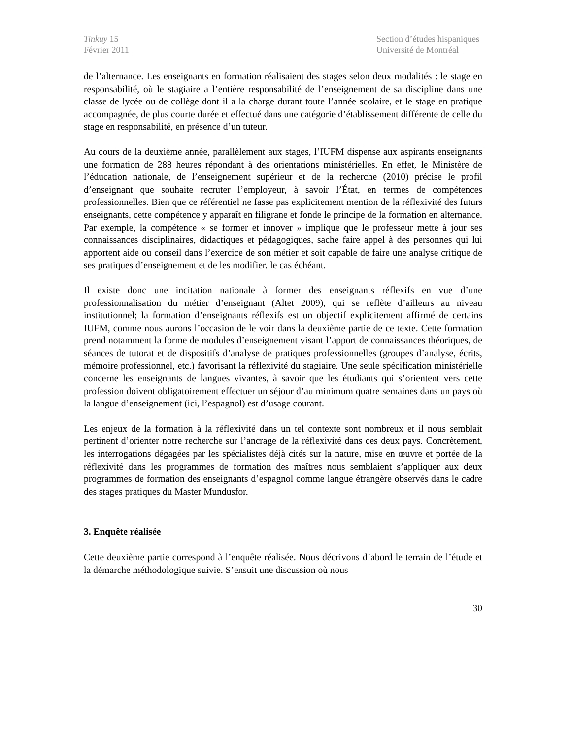Tinkuy 15
Février 2011
Section d’études hispaniques
Université de Montréal
de l’alternance. Les enseignants en formation réalisaient des stages selon deux modalités : le stage en responsabilité, où le stagiaire a l’entière responsabilité de l’enseignement de sa discipline dans une classe de lycée ou de collège dont il a la charge durant toute l’année scolaire, et le stage en pratique accompagnée, de plus courte durée et effectué dans une catégorie d’établissement différente de celle du stage en responsabilité, en présence d’un tuteur.
Au cours de la deuxième année, parallèlement aux stages, l’IUFM dispense aux aspirants enseignants une formation de 288 heures répondant à des orientations ministérielles. En effet, le Ministère de l’éducation nationale, de l’enseignement supérieur et de la recherche (2010) précise le profil d’enseignant que souhaite recruter l’employeur, à savoir l’État, en termes de compétences professionnelles. Bien que ce référentiel ne fasse pas explicitement mention de la réflexivité des futurs enseignants, cette compétence y apparaît en filigrane et fonde le principe de la formation en alternance. Par exemple, la compétence « se former et innover » implique que le professeur mette à jour ses connaissances disciplinaires, didactiques et pédagogiques, sache faire appel à des personnes qui lui apportent aide ou conseil dans l’exercice de son métier et soit capable de faire une analyse critique de ses pratiques d’enseignement et de les modifier, le cas échéant.
Il existe donc une incitation nationale à former des enseignants réflexifs en vue d’une professionnalisation du métier d’enseignant (Altet 2009), qui se reflète d’ailleurs au niveau institutionnel; la formation d’enseignants réflexifs est un objectif explicitement affirmé de certains IUFM, comme nous aurons l’occasion de le voir dans la deuxième partie de ce texte. Cette formation prend notamment la forme de modules d’enseignement visant l’apport de connaissances théoriques, de séances de tutorat et de dispositifs d’analyse de pratiques professionnelles (groupes d’analyse, écrits, mémoire professionnel, etc.) favorisant la réflexivité du stagiaire. Une seule spécification ministérielle concerne les enseignants de langues vivantes, à savoir que les étudiants qui s’orientent vers cette profession doivent obligatoirement effectuer un séjour d’au minimum quatre semaines dans un pays où la langue d’enseignement (ici, l’espagnol) est d’usage courant.
Les enjeux de la formation à la réflexivité dans un tel contexte sont nombreux et il nous semblait pertinent d’orienter notre recherche sur l’ancrage de la réflexivité dans ces deux pays. Concrètement, les interrogations dégagées par les spécialistes déjà cités sur la nature, mise en œuvre et portée de la réflexivité dans les programmes de formation des maîtres nous semblaient s’appliquer aux deux programmes de formation des enseignants d’espagnol comme langue étrangère observés dans le cadre des stages pratiques du Master Mundusfor.
3. Enquête réalisée
Cette deuxième partie correspond à l’enquête réalisée. Nous décrivons d’abord le terrain de l’étude et la démarche méthodologique suivie. S’ensuit une discussion où nous
30